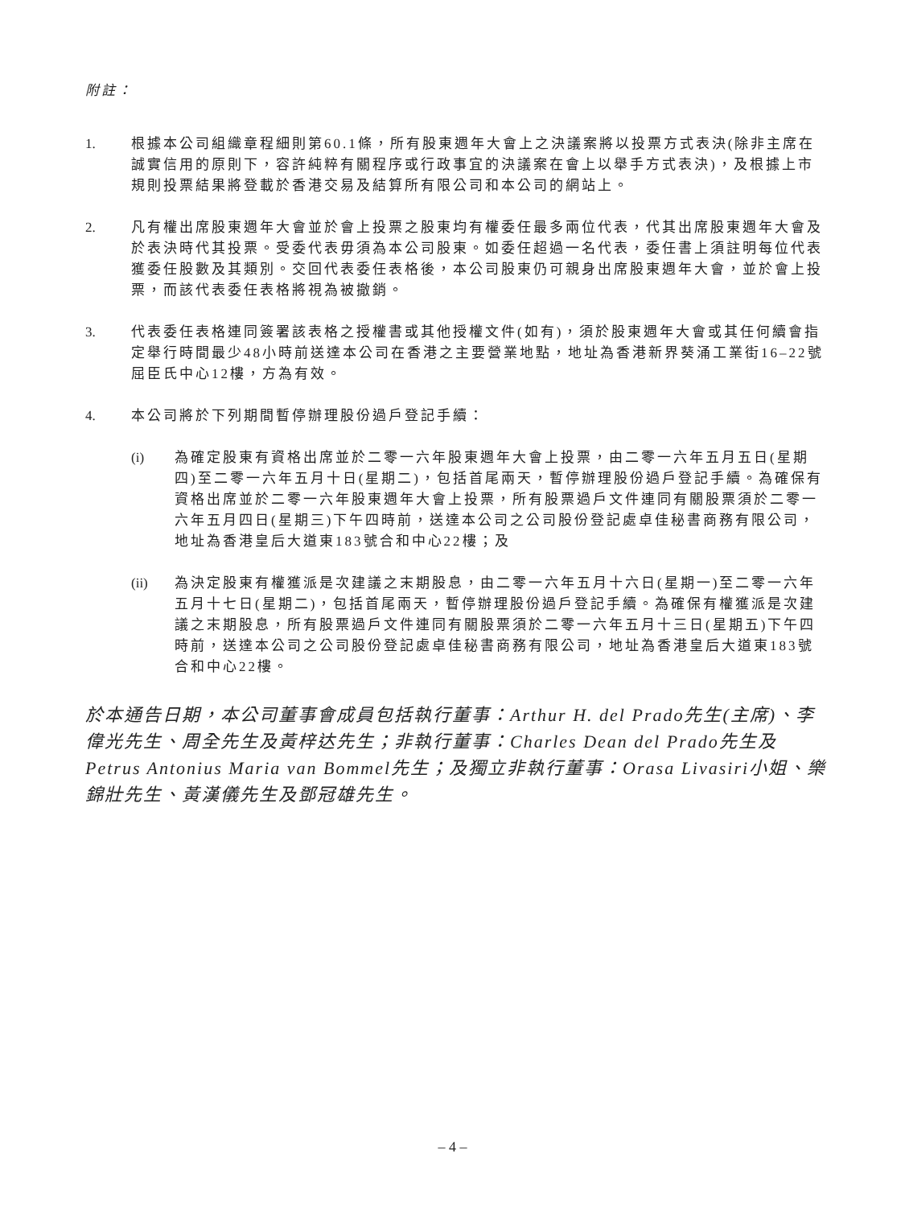附註：
1. 根據本公司組織章程細則第60.1條，所有股東週年大會上之決議案將以投票方式表決(除非主席在誠實信用的原則下，容許純粹有關程序或行政事宜的決議案在會上以舉手方式表決)，及根據上市規則投票結果將登載於香港交易及結算所有限公司和本公司的網站上。
2. 凡有權出席股東週年大會並於會上投票之股東均有權委任最多兩位代表，代其出席股東週年大會及於表決時代其投票。受委代表毋須為本公司股東。如委任超過一名代表，委任書上須註明每位代表獲委任股數及其類別。交回代表委任表格後，本公司股東仍可親身出席股東週年大會，並於會上投票，而該代表委任表格將視為被撤銷。
3. 代表委任表格連同簽署該表格之授權書或其他授權文件(如有)，須於股東週年大會或其任何續會指定舉行時間最少48小時前送達本公司在香港之主要營業地點，地址為香港新界葵涌工業街16–22號屈臣氏中心12樓，方為有效。
4. 本公司將於下列期間暫停辦理股份過戶登記手續：
(i) 為確定股東有資格出席並於二零一六年股東週年大會上投票，由二零一六年五月五日(星期四)至二零一六年五月十日(星期二)，包括首尾兩天，暫停辦理股份過戶登記手續。為確保有資格出席並於二零一六年股東週年大會上投票，所有股票過戶文件連同有關股票須於二零一六年五月四日(星期三)下午四時前，送達本公司之公司股份登記處卓佳秘書商務有限公司，地址為香港皇后大道東183號合和中心22樓；及
(ii) 為決定股東有權獲派是次建議之末期股息，由二零一六年五月十六日(星期一)至二零一六年五月十七日(星期二)，包括首尾兩天，暫停辦理股份過戶登記手續。為確保有權獲派是次建議之末期股息，所有股票過戶文件連同有關股票須於二零一六年五月十三日(星期五)下午四時前，送達本公司之公司股份登記處卓佳秘書商務有限公司，地址為香港皇后大道東183號合和中心22樓。
於本通告日期，本公司董事會成員包括執行董事：Arthur H. del Prado先生(主席)、李偉光先生、周全先生及黃梓达先生；非執行董事：Charles Dean del Prado先生及Petrus Antonius Maria van Bommel先生；及獨立非執行董事：Orasa Livasiri小姐、樂錦壯先生、黃漢儀先生及鄧冠雄先生。
– 4 –